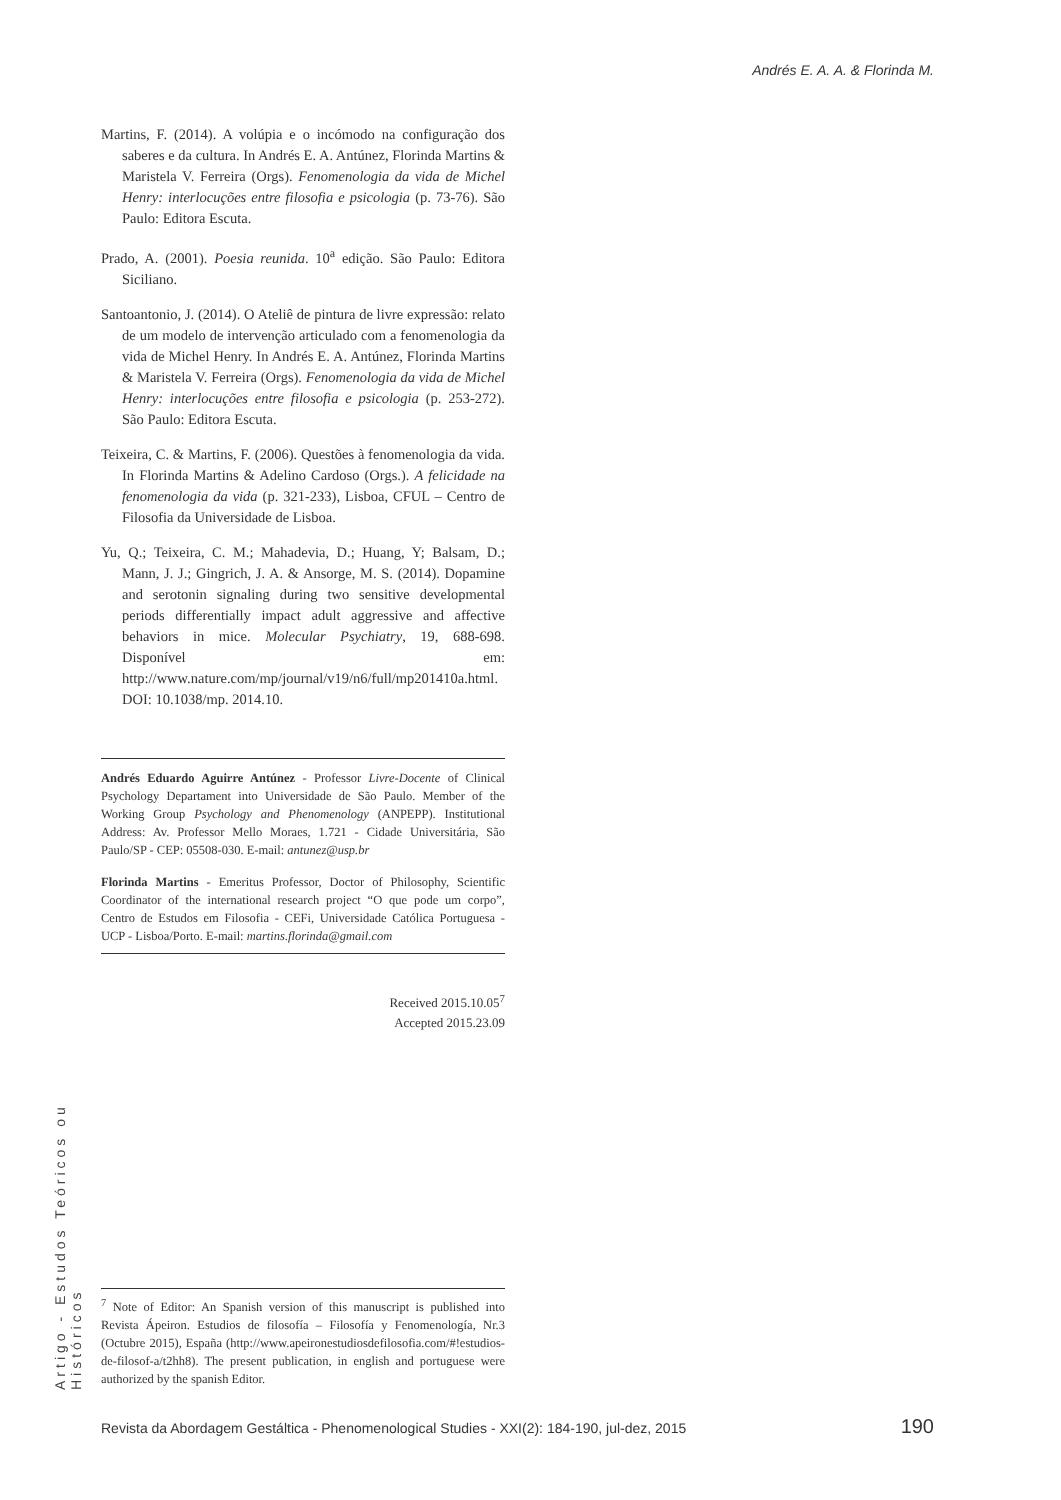Andrés E. A. A. & Florinda M.
Martins, F. (2014). A volúpia e o incómodo na configuração dos saberes e da cultura. In Andrés E. A. Antúnez, Florinda Martins & Maristela V. Ferreira (Orgs). Fenomenologia da vida de Michel Henry: interlocuções entre filosofia e psicologia (p. 73-76). São Paulo: Editora Escuta.
Prado, A. (2001). Poesia reunida. 10<sup>a</sup> edição. São Paulo: Editora Siciliano.
Santoantonio, J. (2014). O Ateliê de pintura de livre expressão: relato de um modelo de intervenção articulado com a fenomenologia da vida de Michel Henry. In Andrés E. A. Antúnez, Florinda Martins & Maristela V. Ferreira (Orgs). Fenomenologia da vida de Michel Henry: interlocuções entre filosofia e psicologia (p. 253-272). São Paulo: Editora Escuta.
Teixeira, C. & Martins, F. (2006). Questões à fenomenologia da vida. In Florinda Martins & Adelino Cardoso (Orgs.). A felicidade na fenomenologia da vida (p. 321-233), Lisboa, CFUL – Centro de Filosofia da Universidade de Lisboa.
Yu, Q.; Teixeira, C. M.; Mahadevia, D.; Huang, Y; Balsam, D.; Mann, J. J.; Gingrich, J. A. & Ansorge, M. S. (2014). Dopamine and serotonin signaling during two sensitive developmental periods differentially impact adult aggressive and affective behaviors in mice. Molecular Psychiatry, 19, 688-698. Disponível em: http://www.nature.com/mp/journal/v19/n6/full/mp201410a.html. DOI: 10.1038/mp. 2014.10.
Andrés Eduardo Aguirre Antúnez - Professor Livre-Docente of Clinical Psychology Departament into Universidade de São Paulo. Member of the Working Group Psychology and Phenomenology (ANPEPP). Institutional Address: Av. Professor Mello Moraes, 1.721 - Cidade Universitária, São Paulo/SP - CEP: 05508-030. E-mail: antunez@usp.br
Florinda Martins - Emeritus Professor, Doctor of Philosophy, Scientific Coordinator of the international research project “O que pode um corpo”, Centro de Estudos em Filosofia - CEFi, Universidade Católica Portuguesa - UCP - Lisboa/Porto. E-mail: martins.florinda@gmail.com
Received 2015.10.05<sup>7</sup>
Accepted 2015.23.09
Artigo - Estudos Teóricos ou Históricos
<sup>7</sup> Note of Editor: An Spanish version of this manuscript is published into Revista Ápeiron. Estudios de filosofía – Filosofía y Fenomenología, Nr.3 (Octubre 2015), España (http://www.apeironestudiosdefilosofia.com/#!estudios-de-filosof-a/t2hh8). The present publication, in english and portuguese were authorized by the spanish Editor.
Revista da Abordagem Gestáltica - Phenomenological Studies - XXI(2): 184-190, jul-dez, 2015 190